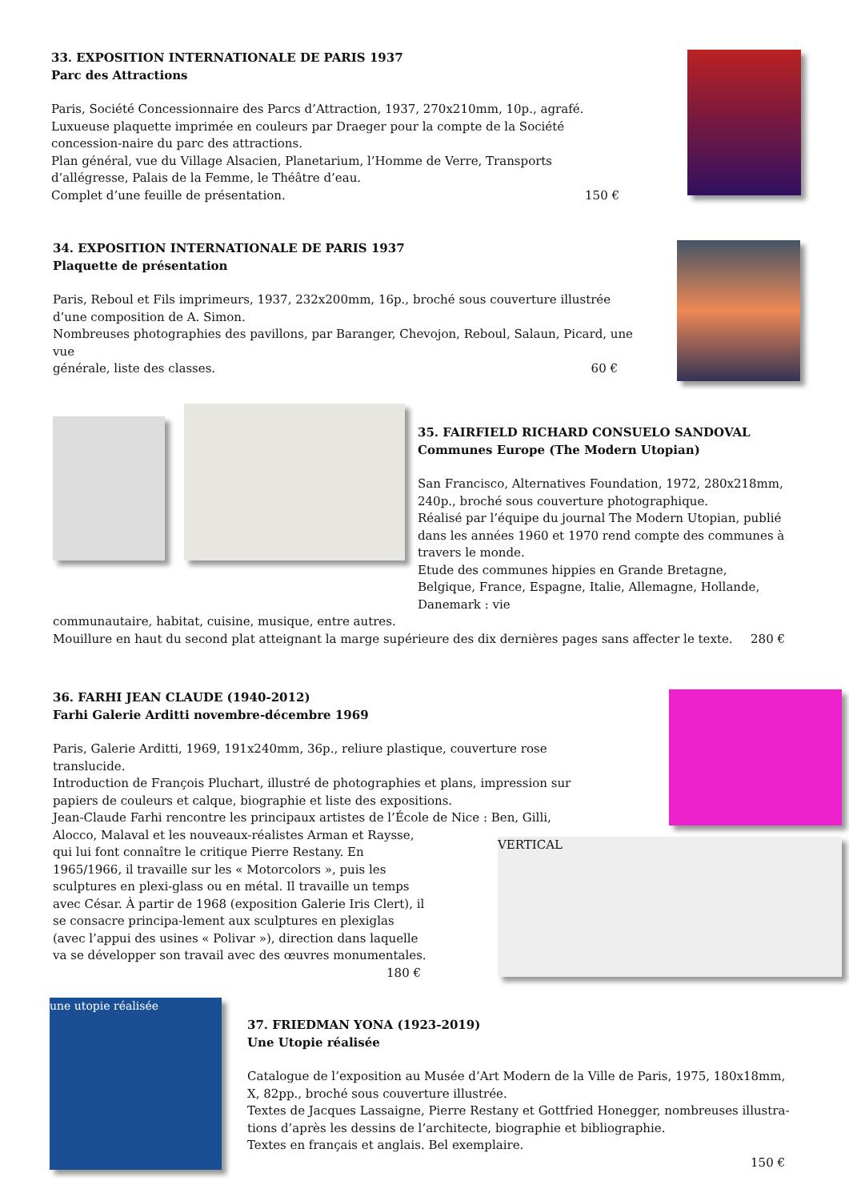33. EXPOSITION INTERNATIONALE DE PARIS 1937
Parc des Attractions
Paris, Société Concessionnaire des Parcs d’Attraction, 1937, 270x210mm, 10p., agrafé.
Luxueuse plaquette imprimée en couleurs par Draeger pour la compte de la Société concession-naire du parc des attractions.
Plan général, vue du Village Alsacien, Planetarium, l’Homme de Verre, Transports d’allégresse, Palais de la Femme, le Théâtre d’eau.
Complet d’une feuille de présentation. 150 €
34. EXPOSITION INTERNATIONALE DE PARIS 1937
Plaquette de présentation
Paris, Reboul et Fils imprimeurs, 1937, 232x200mm, 16p., broché sous couverture illustrée d’une composition de A. Simon.
Nombreuses photographies des pavillons, par Baranger, Chevojon, Reboul, Salaun, Picard, une vue
générale, liste des classes. 60 €
35. FAIRFIELD RICHARD CONSUELO SANDOVAL
Communes Europe (The Modern Utopian)
San Francisco, Alternatives Foundation, 1972, 280x218mm, 240p., broché sous couverture photographique.
Réalisé par l’équipe du journal The Modern Utopian, publié dans les années 1960 et 1970 rend compte des communes à travers le monde.
Etude des communes hippies en Grande Bretagne, Belgique, France, Espagne, Italie, Allemagne, Hollande, Danemark : vie
communautaire, habitat, cuisine, musique, entre autres.
Mouillure en haut du second plat atteignant la marge supérieure des dix dernières pages sans affecter le texte. 280 €
36. FARHI JEAN CLAUDE (1940-2012)
Farhi Galerie Arditti novembre-décembre 1969
Paris, Galerie Arditti, 1969, 191x240mm, 36p., reliure plastique, couverture rose translucide.
Introduction de François Pluchart, illustré de photographies et plans, impression sur papiers de couleurs et calque, biographie et liste des expositions.
Jean-Claude Farhi rencontre les principaux artistes de l’École de Nice : Ben, Gilli,
Alocco, Malaval et les nouveaux-réalistes Arman et Raysse, qui lui font connaître le critique Pierre Restany. En 1965/1966, il travaille sur les « Motorcolors », puis les sculptures en plexi-glass ou en métal. Il travaille un temps avec César. À partir de 1968 (exposition Galerie Iris Clert), il se consacre principa-lement aux sculptures en plexiglas (avec l’appui des usines « Polivar »), direction dans laquelle va se développer son travail avec des œuvres monumentales.
180 €
VERTICAL
une utopie réalisée
37. FRIEDMAN YONA (1923-2019)
Une Utopie réalisée
Catalogue de l’exposition au Musée d’Art Modern de la Ville de Paris, 1975, 180x18mm, X, 82pp., broché sous couverture illustrée.
Textes de Jacques Lassaigne, Pierre Restany et Gottfried Honegger, nombreuses illustra-tions d’après les dessins de l’architecte, biographie et bibliographie.
Textes en français et anglais. Bel exemplaire.
150 €